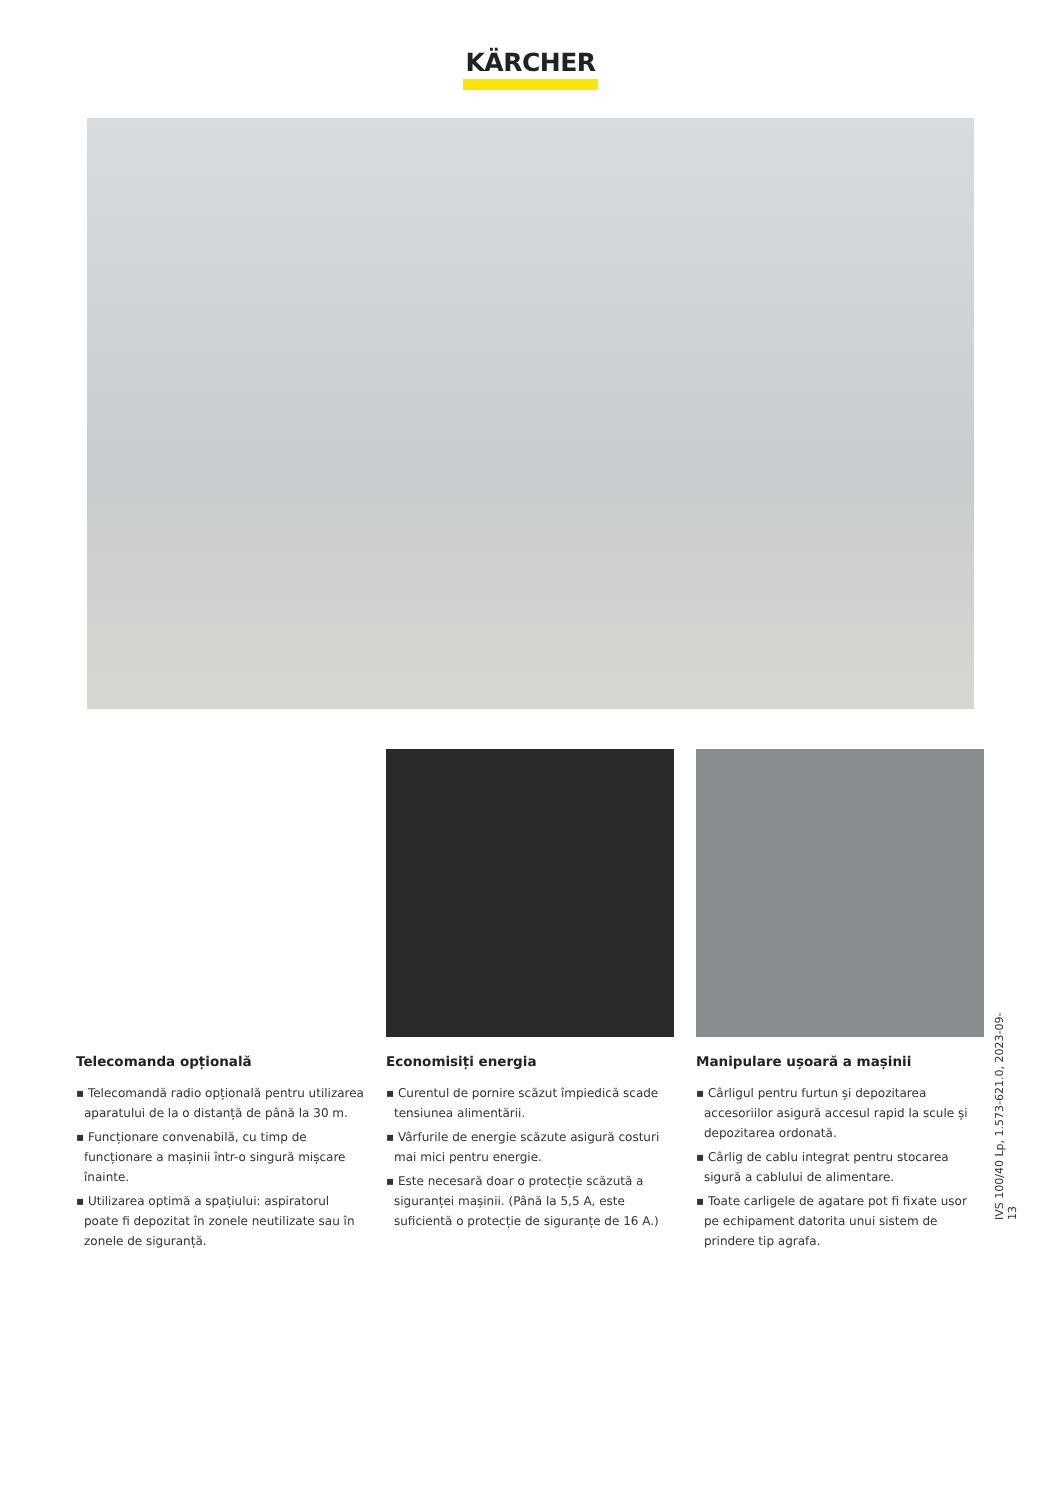KÄRCHER
Telecomanda opțională
▪ Telecomandă radio opțională pentru utilizarea aparatului de la o distanță de până la 30 m.
▪ Funcționare convenabilă, cu timp de funcționare a mașinii într-o singură mișcare înainte.
▪ Utilizarea optimă a spațiului: aspiratorul poate fi depozitat în zonele neutilizate sau în zonele de siguranță.
Economisiți energia
▪ Curentul de pornire scăzut împiedică scade tensiunea alimentării.
▪ Vârfurile de energie scăzute asigură costuri mai mici pentru energie.
▪ Este necesară doar o protecție scăzută a siguranței mașinii. (Până la 5,5 A, este suficientă o protecție de siguranțe de 16 A.)
Manipulare ușoară a mașinii
▪ Cârligul pentru furtun și depozitarea accesoriilor asigură accesul rapid la scule și depozitarea ordonată.
▪ Cârlig de cablu integrat pentru stocarea sigură a cablului de alimentare.
▪ Toate carligele de agatare pot fi fixate usor pe echipament datorita unui sistem de prindere tip agrafa.
IVS 100/40 Lp, 1.573-621.0, 2023-09-13